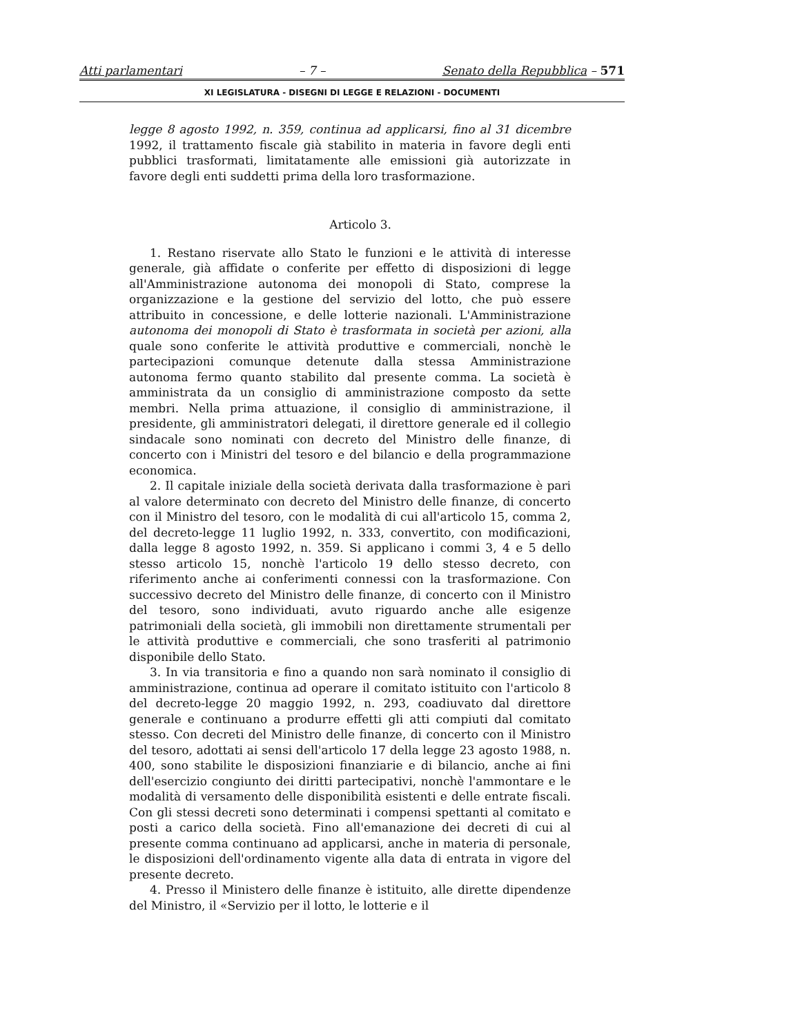Atti parlamentari – 7 – Senato della Repubblica – 571
XI LEGISLATURA - DISEGNI DI LEGGE E RELAZIONI - DOCUMENTI
legge 8 agosto 1992, n. 359, continua ad applicarsi, fino al 31 dicembre 1992, il trattamento fiscale già stabilito in materia in favore degli enti pubblici trasformati, limitatamente alle emissioni già autorizzate in favore degli enti suddetti prima della loro trasformazione.
Articolo 3.
1. Restano riservate allo Stato le funzioni e le attività di interesse generale, già affidate o conferite per effetto di disposizioni di legge all'Amministrazione autonoma dei monopoli di Stato, comprese la organizzazione e la gestione del servizio del lotto, che può essere attribuito in concessione, e delle lotterie nazionali. L'Amministrazione autonoma dei monopoli di Stato è trasformata in società per azioni, alla quale sono conferite le attività produttive e commerciali, nonchè le partecipazioni comunque detenute dalla stessa Amministrazione autonoma fermo quanto stabilito dal presente comma. La società è amministrata da un consiglio di amministrazione composto da sette membri. Nella prima attuazione, il consiglio di amministrazione, il presidente, gli amministratori delegati, il direttore generale ed il collegio sindacale sono nominati con decreto del Ministro delle finanze, di concerto con i Ministri del tesoro e del bilancio e della programmazione economica.
2. Il capitale iniziale della società derivata dalla trasformazione è pari al valore determinato con decreto del Ministro delle finanze, di concerto con il Ministro del tesoro, con le modalità di cui all'articolo 15, comma 2, del decreto-legge 11 luglio 1992, n. 333, convertito, con modificazioni, dalla legge 8 agosto 1992, n. 359. Si applicano i commi 3, 4 e 5 dello stesso articolo 15, nonchè l'articolo 19 dello stesso decreto, con riferimento anche ai conferimenti connessi con la trasformazione. Con successivo decreto del Ministro delle finanze, di concerto con il Ministro del tesoro, sono individuati, avuto riguardo anche alle esigenze patrimoniali della società, gli immobili non direttamente strumentali per le attività produttive e commerciali, che sono trasferiti al patrimonio disponibile dello Stato.
3. In via transitoria e fino a quando non sarà nominato il consiglio di amministrazione, continua ad operare il comitato istituito con l'articolo 8 del decreto-legge 20 maggio 1992, n. 293, coadiuvato dal direttore generale e continuano a produrre effetti gli atti compiuti dal comitato stesso. Con decreti del Ministro delle finanze, di concerto con il Ministro del tesoro, adottati ai sensi dell'articolo 17 della legge 23 agosto 1988, n. 400, sono stabilite le disposizioni finanziarie e di bilancio, anche ai fini dell'esercizio congiunto dei diritti partecipativi, nonchè l'ammontare e le modalità di versamento delle disponibilità esistenti e delle entrate fiscali. Con gli stessi decreti sono determinati i compensi spettanti al comitato e posti a carico della società. Fino all'emanazione dei decreti di cui al presente comma continuano ad applicarsi, anche in materia di personale, le disposizioni dell'ordinamento vigente alla data di entrata in vigore del presente decreto.
4. Presso il Ministero delle finanze è istituito, alle dirette dipendenze del Ministro, il «Servizio per il lotto, le lotterie e il